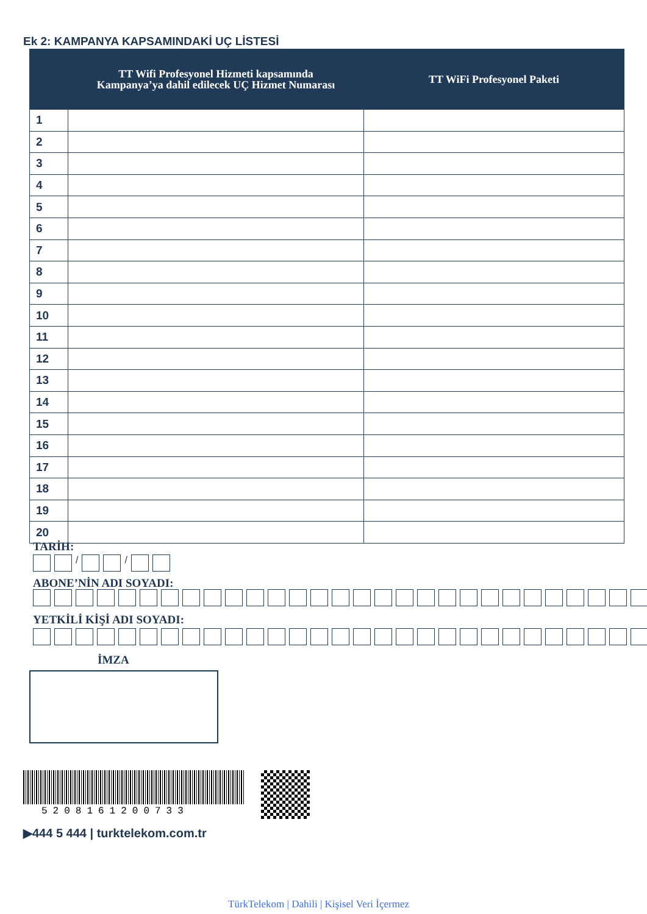Ek 2: KAMPANYA KAPSAMINDAKİ UÇ LİSTESİ
| | TT Wifi Profesyonel Hizmeti kapsamında Kampanya’ya dahil edilecek UÇ Hizmet Numarası | TT WiFi Profesyonel Paketi |
| --- | --- | --- |
| 1 | | |
| 2 | | |
| 3 | | |
| 4 | | |
| 5 | | |
| 6 | | |
| 7 | | |
| 8 | | |
| 9 | | |
| 10 | | |
| 11 | | |
| 12 | | |
| 13 | | |
| 14 | | |
| 15 | | |
| 16 | | |
| 17 | | |
| 18 | | |
| 19 | | |
| 20 | | |
TARİH:
/ /
ABONE’NİN ADI SOYADI:
YETKİLİ KİŞİ ADI SOYADI:
İMZA
5208161200733
▶444 5 444 | turktelekom.com.tr
TürkTelekom | Dahili | Kişisel Veri İçermez